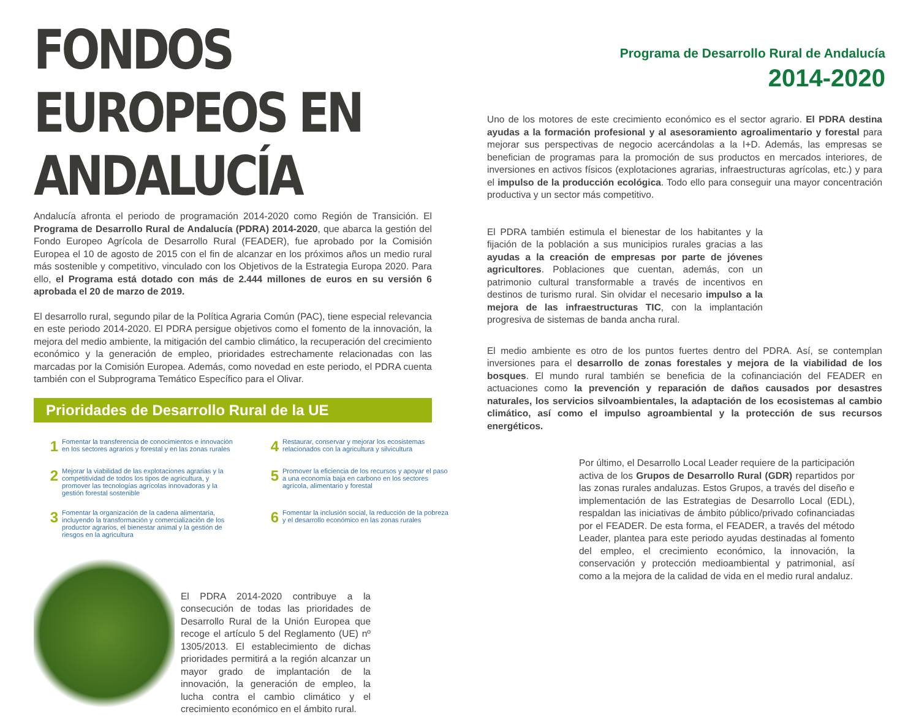FONDOS EUROPEOS EN ANDALUCÍA
Andalucía afronta el periodo de programación 2014-2020 como Región de Transición. El Programa de Desarrollo Rural de Andalucía (PDRA) 2014-2020, que abarca la gestión del Fondo Europeo Agrícola de Desarrollo Rural (FEADER), fue aprobado por la Comisión Europea el 10 de agosto de 2015 con el fin de alcanzar en los próximos años un medio rural más sostenible y competitivo, vinculado con los Objetivos de la Estrategia Europa 2020. Para ello, el Programa está dotado con más de 2.444 millones de euros en su versión 6 aprobada el 20 de marzo de 2019.
El desarrollo rural, segundo pilar de la Política Agraria Común (PAC), tiene especial relevancia en este periodo 2014-2020. El PDRA persigue objetivos como el fomento de la innovación, la mejora del medio ambiente, la mitigación del cambio climático, la recuperación del crecimiento económico y la generación de empleo, prioridades estrechamente relacionadas con las marcadas por la Comisión Europea. Además, como novedad en este periodo, el PDRA cuenta también con el Subprograma Temático Específico para el Olivar.
Prioridades de Desarrollo Rural de la UE
1 Fomentar la transferencia de conocimientos e innovación en los sectores agrarios y forestal y en las zonas rurales
4 Restaurar, conservar y mejorar los ecosistemas relacionados con la agricultura y silvicultura
2 Mejorar la viabilidad de las explotaciones agrarias y la competitividad de todos los tipos de agricultura, y promover las tecnologías agrícolas innovadoras y la gestión forestal sostenible
5 Promover la eficiencia de los recursos y apoyar el paso a una economía baja en carbono en los sectores agrícola, alimentario y forestal
3 Fomentar la organización de la cadena alimentaria, incluyendo la transformación y comercialización de los productor agrarios, el bienestar animal y la gestión de riesgos en la agricultura
6 Fomentar la inclusión social, la reducción de la pobreza y el desarrollo económico en las zonas rurales
El PDRA 2014-2020 contribuye a la consecución de todas las prioridades de Desarrollo Rural de la Unión Europea que recoge el artículo 5 del Reglamento (UE) nº 1305/2013. El establecimiento de dichas prioridades permitirá a la región alcanzar un mayor grado de implantación de la innovación, la generación de empleo, la lucha contra el cambio climático y el crecimiento económico en el ámbito rural.
Programa de Desarrollo Rural de Andalucía
2014-2020
Uno de los motores de este crecimiento económico es el sector agrario. El PDRA destina ayudas a la formación profesional y al asesoramiento agroalimentario y forestal para mejorar sus perspectivas de negocio acercándolas a la I+D. Además, las empresas se benefician de programas para la promoción de sus productos en mercados interiores, de inversiones en activos físicos (explotaciones agrarias, infraestructuras agrícolas, etc.) y para el impulso de la producción ecológica. Todo ello para conseguir una mayor concentración productiva y un sector más competitivo.
El PDRA también estimula el bienestar de los habitantes y la fijación de la población a sus municipios rurales gracias a las ayudas a la creación de empresas por parte de jóvenes agricultores. Poblaciones que cuentan, además, con un patrimonio cultural transformable a través de incentivos en destinos de turismo rural. Sin olvidar el necesario impulso a la mejora de las infraestructuras TIC, con la implantación progresiva de sistemas de banda ancha rural.
El medio ambiente es otro de los puntos fuertes dentro del PDRA. Así, se contemplan inversiones para el desarrollo de zonas forestales y mejora de la viabilidad de los bosques. El mundo rural también se beneficia de la cofinanciación del FEADER en actuaciones como la prevención y reparación de daños causados por desastres naturales, los servicios silvoambientales, la adaptación de los ecosistemas al cambio climático, así como el impulso agroambiental y la protección de sus recursos energéticos.
Por último, el Desarrollo Local Leader requiere de la participación activa de los Grupos de Desarrollo Rural (GDR) repartidos por las zonas rurales andaluzas. Estos Grupos, a través del diseño e implementación de las Estrategias de Desarrollo Local (EDL), respaldan las iniciativas de ámbito público/privado cofinanciadas por el FEADER. De esta forma, el FEADER, a través del método Leader, plantea para este periodo ayudas destinadas al fomento del empleo, el crecimiento económico, la innovación, la conservación y protección medioambiental y patrimonial, así como a la mejora de la calidad de vida en el medio rural andaluz.